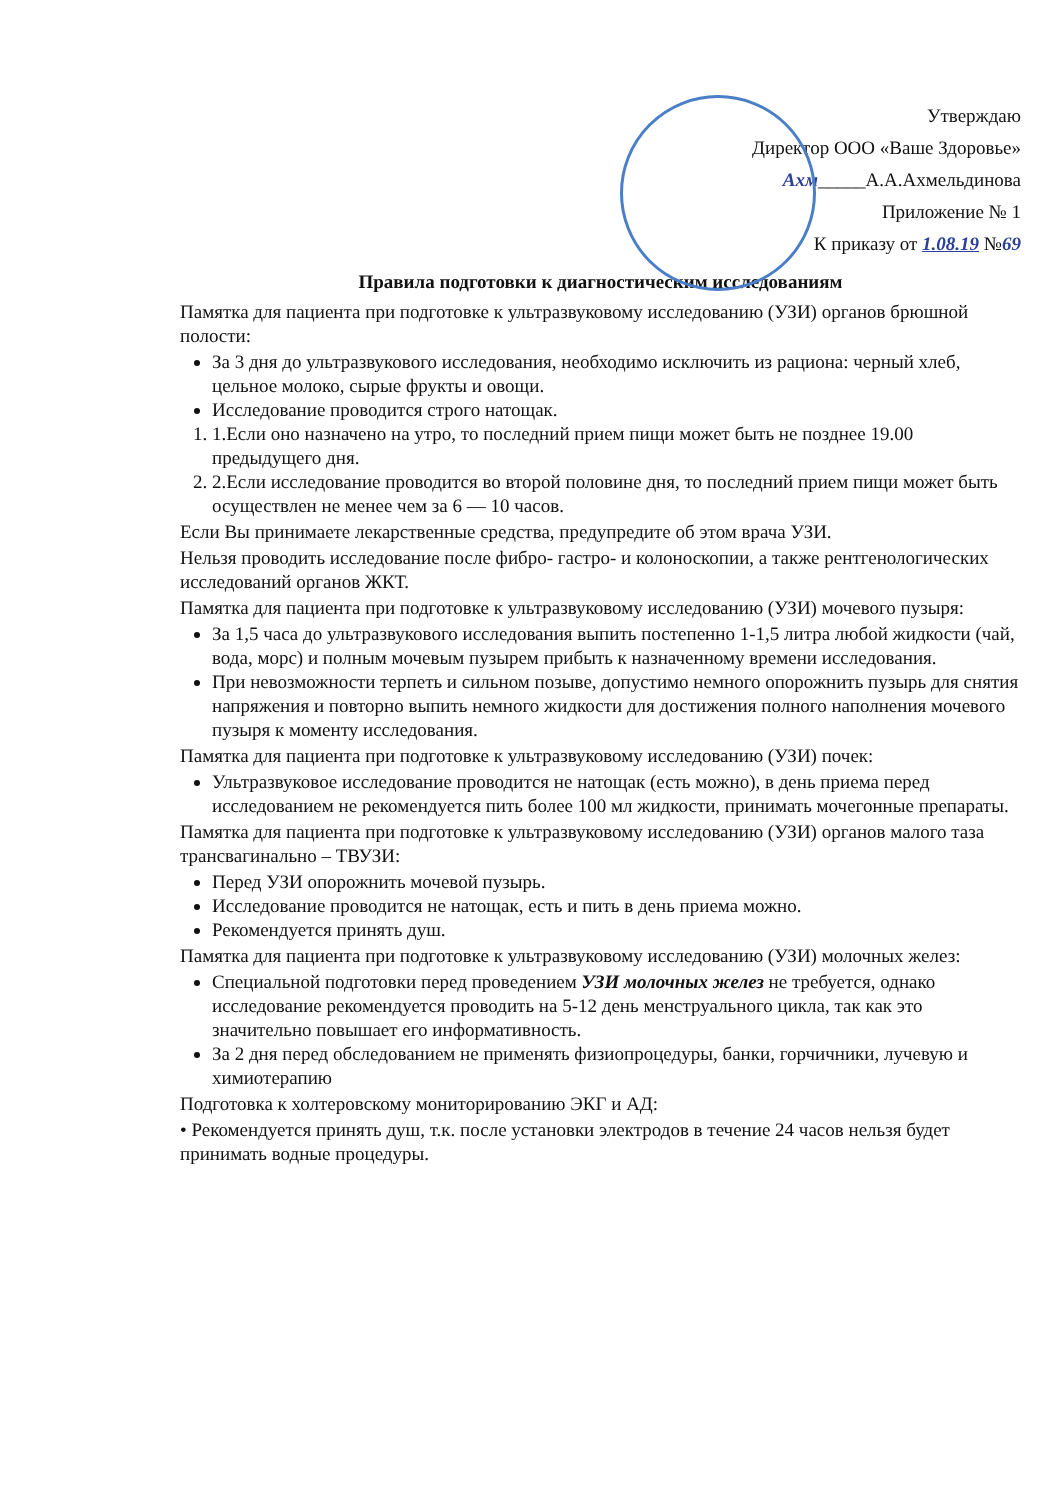Утверждаю
Директор ООО «Ваше Здоровье»
Ахм_____А.А.Ахмельдинова
Приложение № 1
К приказу от 1.08.19 №69
Правила подготовки к диагностическим исследованиям
Памятка для пациента при подготовке к ультразвуковому исследованию (УЗИ) органов брюшной полости:
За 3 дня до ультразвукового исследования, необходимо исключить из рациона: черный хлеб, цельное молоко, сырые фрукты и овощи.
Исследование проводится строго натощак.
1. 1.Если оно назначено на утро, то последний прием пищи может быть не позднее 19.00 предыдущего дня.
2. 2.Если исследование проводится во второй половине дня, то последний прием пищи может быть осуществлен не менее чем за 6 — 10 часов.
Если Вы принимаете лекарственные средства, предупредите об этом врача УЗИ.
Нельзя проводить исследование после фибро- гастро- и колоноскопии, а также рентгенологических исследований органов ЖКТ.
Памятка для пациента при подготовке к ультразвуковому исследованию (УЗИ) мочевого пузыря:
За 1,5 часа до ультразвукового исследования выпить постепенно 1-1,5 литра любой жидкости (чай, вода, морс) и полным мочевым пузырем прибыть к назначенному времени исследования.
При невозможности терпеть и сильном позыве, допустимо немного опорожнить пузырь для снятия напряжения и повторно выпить немного жидкости для достижения полного наполнения мочевого пузыря к моменту исследования.
Памятка для пациента при подготовке к ультразвуковому исследованию (УЗИ) почек:
Ультразвуковое исследование проводится не натощак (есть можно), в день приема перед исследованием не рекомендуется пить более 100 мл жидкости, принимать мочегонные препараты.
Памятка для пациента при подготовке к ультразвуковому исследованию (УЗИ) органов малого таза трансвагинально – ТВУЗИ:
Перед УЗИ опорожнить мочевой пузырь.
Исследование проводится не натощак, есть и пить в день приема можно.
Рекомендуется принять душ.
Памятка для пациента при подготовке к ультразвуковому исследованию (УЗИ) молочных желез:
Специальной подготовки перед проведением УЗИ молочных желез не требуется, однако исследование рекомендуется проводить на 5-12 день менструального цикла, так как это значительно повышает его информативность.
За 2 дня перед обследованием не применять физиопроцедуры, банки, горчичники, лучевую и химиотерапию
Подготовка к холтеровскому мониторированию ЭКГ и АД:
• Рекомендуется принять душ, т.к. после установки электродов в течение 24 часов нельзя будет принимать водные процедуры.